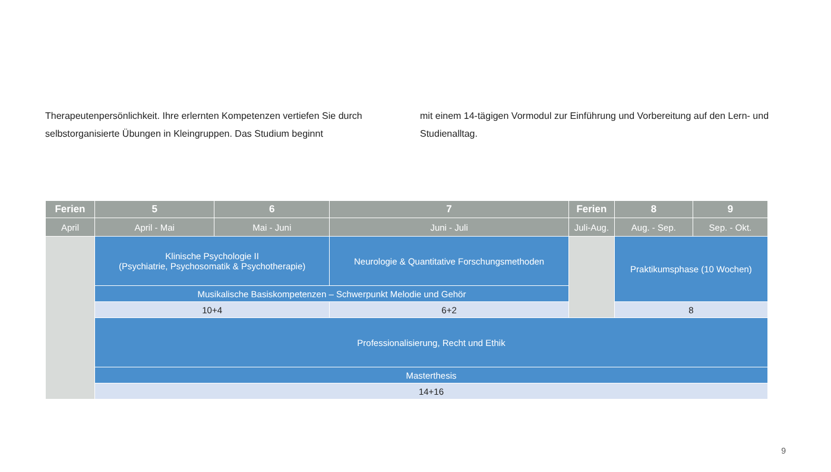Therapeutenpersönlichkeit. Ihre erlernten Kompetenzen vertiefen Sie durch selbstorganisierte Übungen in Kleingruppen. Das Studium beginnt
mit einem 14-tägigen Vormodul zur Einführung und Vorbereitung auf den Lern- und Studienalltag.
| Ferien | 5 | 6 | 7 | Ferien | 8 | 9 |
| --- | --- | --- | --- | --- | --- | --- |
| April | April - Mai | Mai - Juni | Juni - Juli | Juli-Aug. | Aug. - Sep. | Sep. - Okt. |
| | Klinische Psychologie II (Psychiatrie, Psychosomatik & Psychotherapie) | | Neurologie & Quantitative Forschungsmethoden | | Praktikumsphase (10 Wochen) | |
| | Musikalische Basiskompetenzen – Schwerpunkt Melodie und Gehör | | | | | |
| | 10+4 | | 6+2 | | 8 | |
| | Professionalisierung, Recht und Ethik | | | | | |
| | Masterthesis | | | | | |
| | 14+16 | | | | | |
9